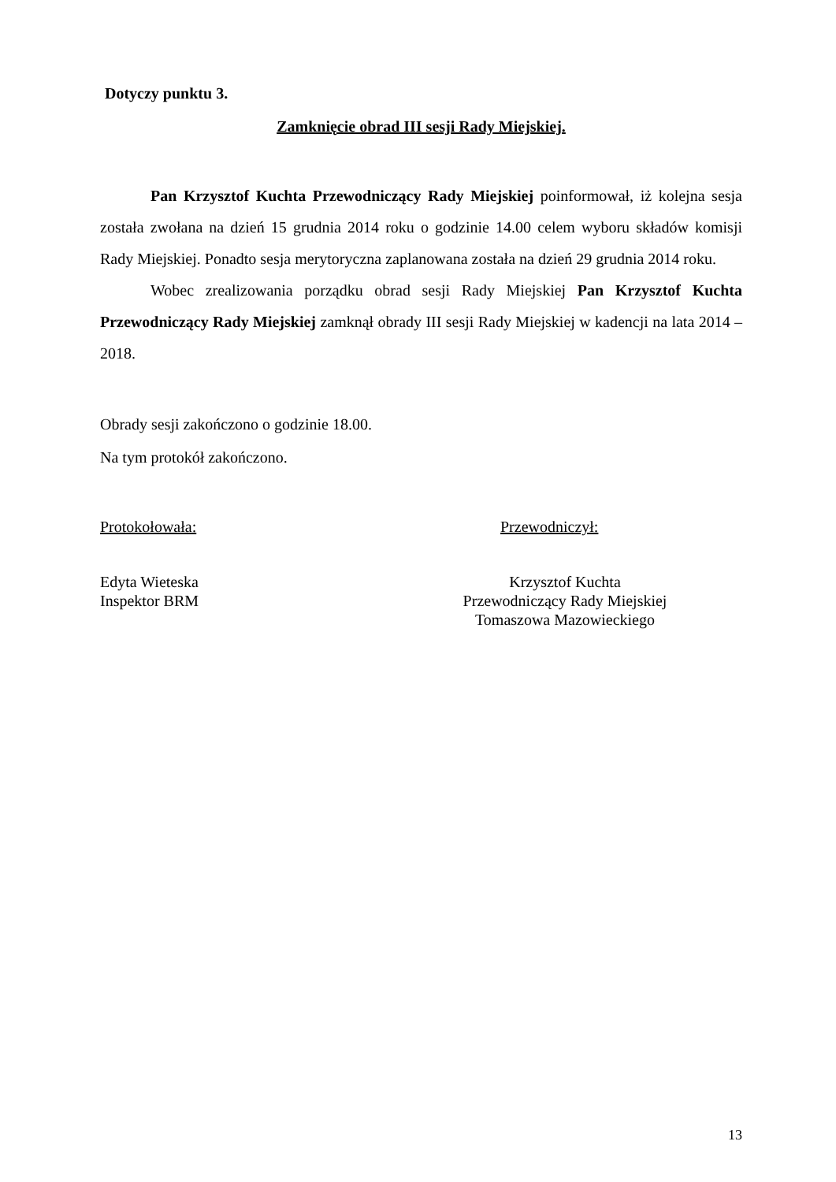Dotyczy punktu 3.
Zamknięcie obrad III sesji Rady Miejskiej.
Pan Krzysztof Kuchta Przewodniczący Rady Miejskiej poinformował, iż kolejna sesja została zwołana na dzień 15 grudnia 2014 roku o godzinie 14.00 celem wyboru składów komisji Rady Miejskiej. Ponadto sesja merytoryczna zaplanowana została na dzień 29 grudnia 2014 roku.
Wobec zrealizowania porządku obrad sesji Rady Miejskiej Pan Krzysztof Kuchta Przewodniczący Rady Miejskiej zamknął obrady III sesji Rady Miejskiej w kadencji na lata 2014 – 2018.
Obrady sesji zakończono o godzinie 18.00.
Na tym protokół zakończono.
Protokołowała: Przewodniczył:
Edyta Wieteska
Inspektor BRM
Krzysztof Kuchta
Przewodniczący Rady Miejskiej
Tomaszowa Mazowieckiego
13